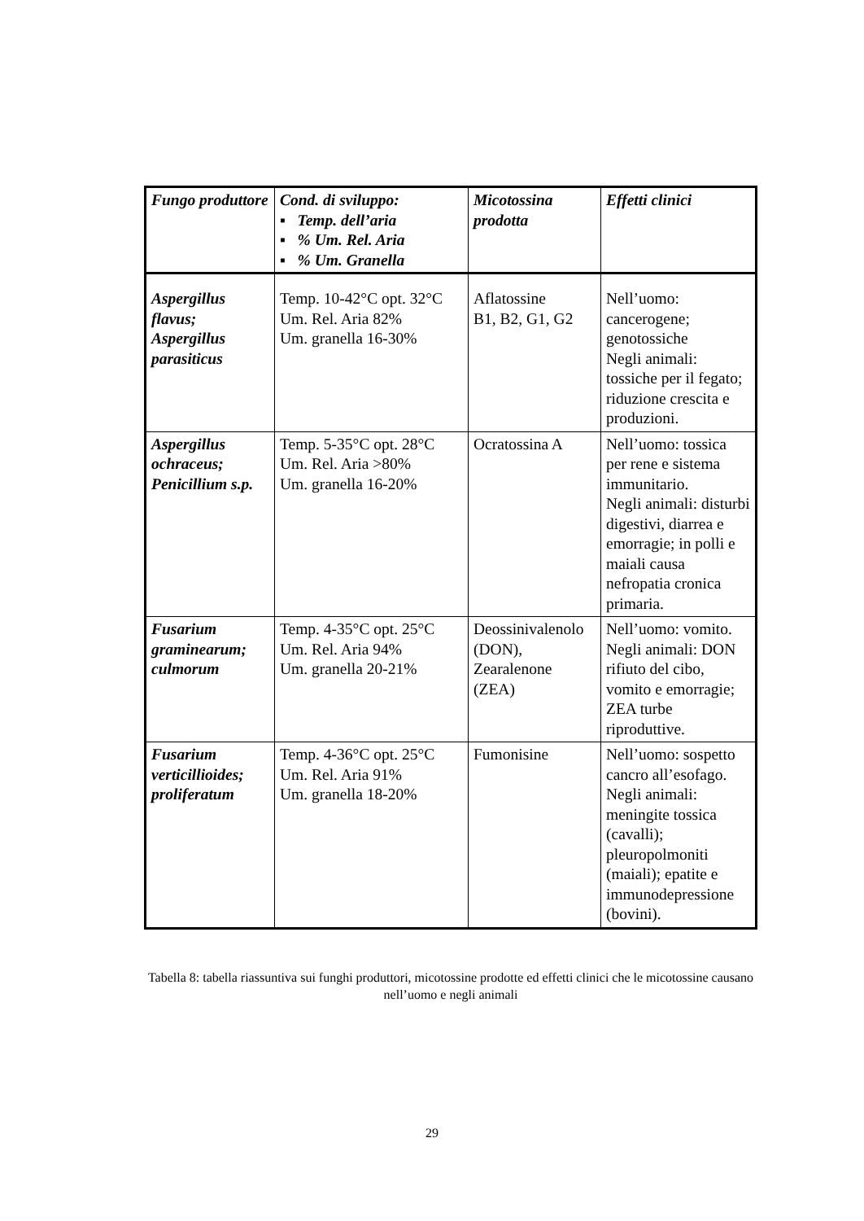| Fungo produttore | Cond. di sviluppo: ▪ Temp. dell’aria ▪ % Um. Rel. Aria ▪ % Um. Granella | Micotossina prodotta | Effetti clinici |
| --- | --- | --- | --- |
| Aspergillus flavus; Aspergillus parasiticus | Temp. 10-42°C opt. 32°C Um. Rel. Aria 82% Um. granella 16-30% | Aflatossine B1, B2, G1, G2 | Nell’uomo: cancerogene; genotossiche Negli animali: tossiche per il fegato; riduzione crescita e produzioni. |
| Aspergillus ochraceus; Penicillium s.p. | Temp. 5-35°C opt. 28°C Um. Rel. Aria >80% Um. granella 16-20% | Ocratossina A | Nell’uomo: tossica per rene e sistema immunitario. Negli animali: disturbi digestivi, diarrea e emorragie; in polli e maiali causa nefropatia cronica primaria. |
| Fusarium graminearum; culmorum | Temp. 4-35°C opt. 25°C Um. Rel. Aria 94% Um. granella 20-21% | Deossinivalenolo (DON), Zearalenone (ZEA) | Nell’uomo: vomito. Negli animali: DON rifiuto del cibo, vomito e emorragie; ZEA turbe riproduttive. |
| Fusarium verticillioides; proliferatum | Temp. 4-36°C opt. 25°C Um. Rel. Aria 91% Um. granella 18-20% | Fumonisine | Nell’uomo: sospetto cancro all’esofago. Negli animali: meningite tossica (cavalli); pleuropolmoniti (maiali); epatite e immunodepressione (bovini). |
Tabella 8: tabella riassuntiva sui funghi produttori, micotossine prodotte ed effetti clinici che le micotossine causano nell’uomo e negli animali
29